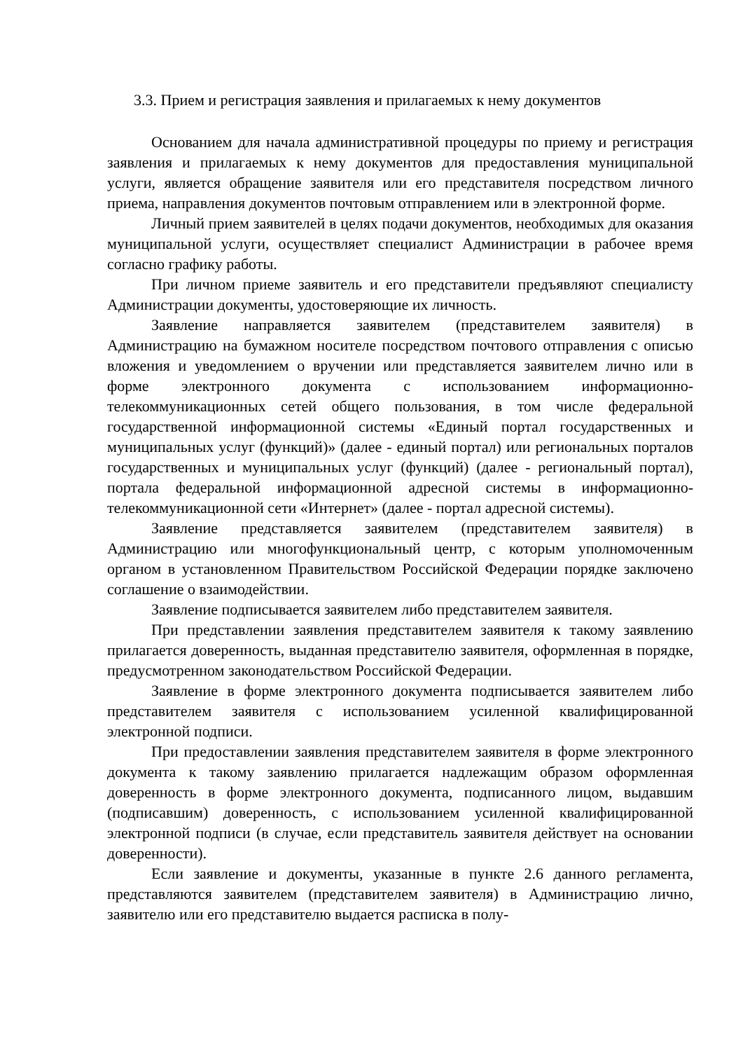3.3. Прием и регистрация заявления и прилагаемых к нему документов
Основанием для начала административной процедуры по приему и регистрация заявления и прилагаемых к нему документов для предоставления муниципальной услуги, является обращение заявителя или его представителя посредством личного приема, направления документов почтовым отправлением или в электронной форме.
Личный прием заявителей в целях подачи документов, необходимых для оказания муниципальной услуги, осуществляет специалист Администрации в рабочее время согласно графику работы.
При личном приеме заявитель и его представители предъявляют специалисту Администрации документы, удостоверяющие их личность.
Заявление направляется заявителем (представителем заявителя) в Администрацию на бумажном носителе посредством почтового отправления с описью вложения и уведомлением о вручении или представляется заявителем лично или в форме электронного документа с использованием информационно-телекоммуникационных сетей общего пользования, в том числе федеральной государственной информационной системы «Единый портал государственных и муниципальных услуг (функций)» (далее - единый портал) или региональных порталов государственных и муниципальных услуг (функций) (далее - региональный портал), портала федеральной информационной адресной системы в информационно- телекоммуникационной сети «Интернет» (далее - портал адресной системы).
Заявление представляется заявителем (представителем заявителя) в Администрацию или многофункциональный центр, с которым уполномоченным органом в установленном Правительством Российской Федерации порядке заключено соглашение о взаимодействии.
Заявление подписывается заявителем либо представителем заявителя.
При представлении заявления представителем заявителя к такому заявлению прилагается доверенность, выданная представителю заявителя, оформленная в порядке, предусмотренном законодательством Российской Федерации.
Заявление в форме электронного документа подписывается заявителем либо представителем заявителя с использованием усиленной квалифицированной электронной подписи.
При предоставлении заявления представителем заявителя в форме электронного документа к такому заявлению прилагается надлежащим образом оформленная доверенность в форме электронного документа, подписанного лицом, выдавшим (подписавшим) доверенность, с использованием усиленной квалифицированной электронной подписи (в случае, если представитель заявителя действует на основании доверенности).
Если заявление и документы, указанные в пункте 2.6 данного регламента, представляются заявителем (представителем заявителя) в Администрацию лично, заявителю или его представителю выдается расписка в полу-